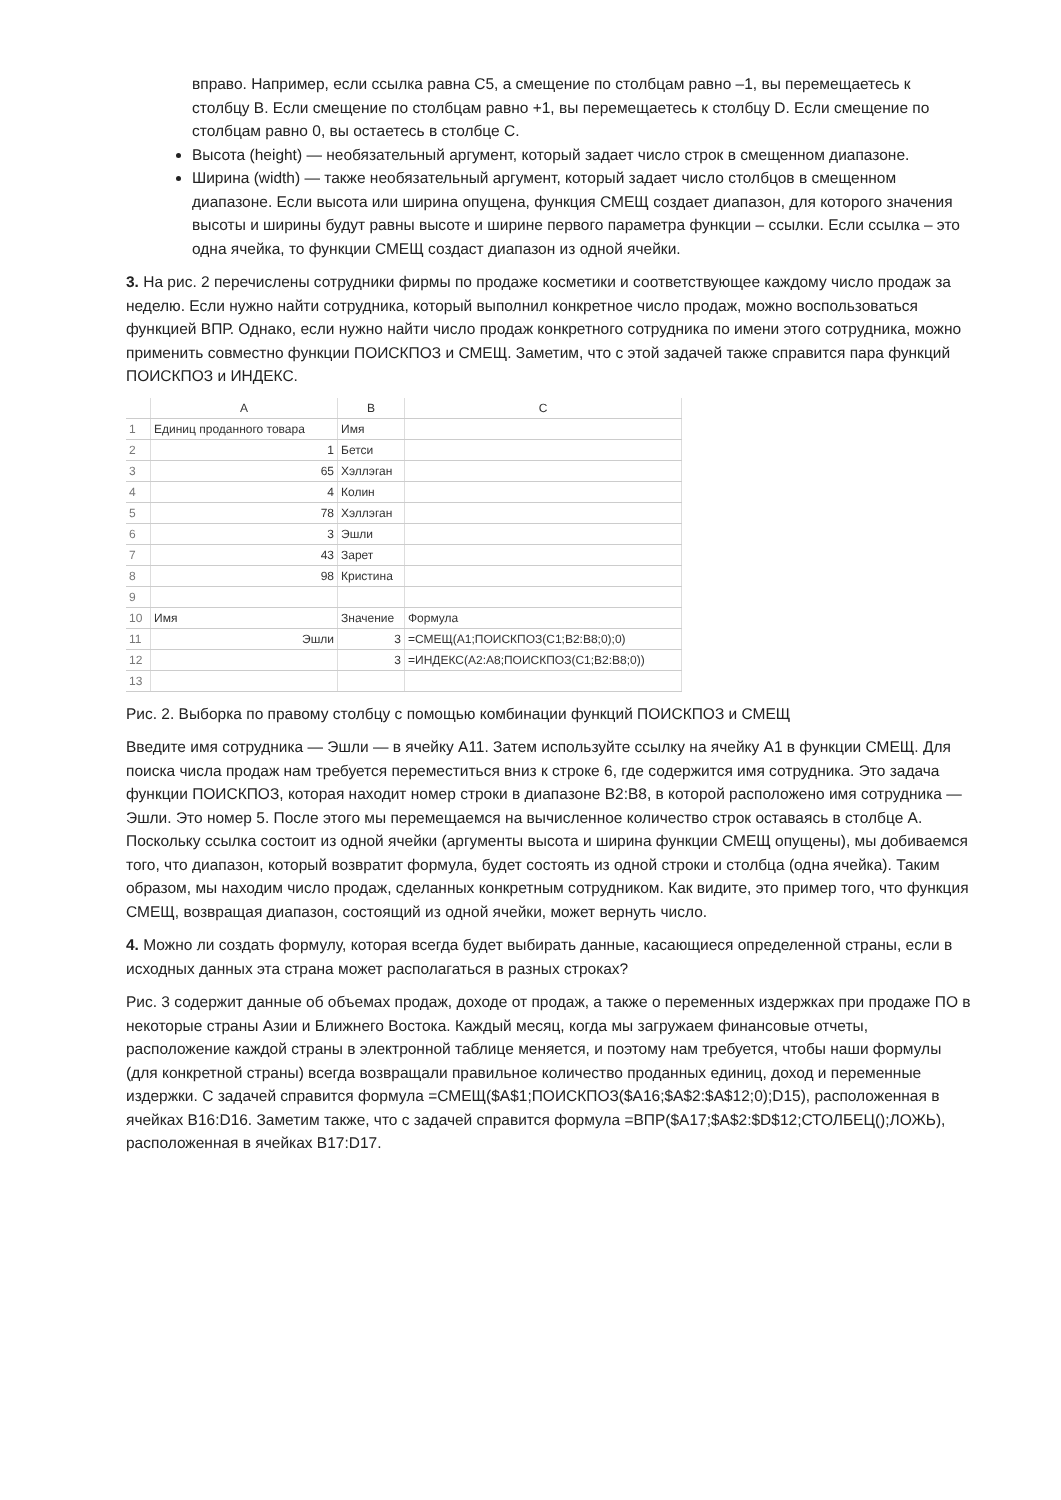вправо. Например, если ссылка равна С5, а смещение по столбцам равно –1, вы перемещаетесь к столбцу B. Если смещение по столбцам равно +1, вы перемещаетесь к столбцу D. Если смещение по столбцам равно 0, вы остаетесь в столбце С.
Высота (height) — необязательный аргумент, который задает число строк в смещенном диапазоне.
Ширина (width) — также необязательный аргумент, который задает число столбцов в смещенном диапазоне. Если высота или ширина опущена, функция СМЕЩ создает диапазон, для которого значения высоты и ширины будут равны высоте и ширине первого параметра функции – ссылки. Если ссылка – это одна ячейка, то функции СМЕЩ создаст диапазон из одной ячейки.
3. На рис. 2 перечислены сотрудники фирмы по продаже косметики и соответствующее каждому число продаж за неделю. Если нужно найти сотрудника, который выполнил конкретное число продаж, можно воспользоваться функцией ВПР. Однако, если нужно найти число продаж конкретного сотрудника по имени этого сотрудника, можно применить совместно функции ПОИСКПОЗ и СМЕЩ. Заметим, что с этой задачей также справится пара функций ПОИСКПОЗ и ИНДЕКС.
| | A | B | C |
| --- | --- | --- | --- |
| 1 | Единиц проданного товара | Имя | |
| 2 | 1 | Бетси | |
| 3 | 65 | Хэллэган | |
| 4 | 4 | Колин | |
| 5 | 78 | Хэллэган | |
| 6 | 3 | Эшли | |
| 7 | 43 | Зарет | |
| 8 | 98 | Кристина | |
| 9 | | | |
| 10 | Имя | Значение | Формула |
| 11 | Эшли | 3 | =СМЕЩ(A1;ПОИСКПОЗ(C1;B2:B8;0);0) |
| 12 | | 3 | =ИНДЕКС(A2:A8;ПОИСКПОЗ(C1;B2:B8;0)) |
| 13 | | | |
Рис. 2. Выборка по правому столбцу с помощью комбинации функций ПОИСКПОЗ и СМЕЩ
Введите имя сотрудника — Эшли — в ячейку A11. Затем используйте ссылку на ячейку А1 в функции СМЕЩ. Для поиска числа продаж нам требуется переместиться вниз к строке 6, где содержится имя сотрудника. Это задача функции ПОИСКПОЗ, которая находит номер строки в диапазоне B2:B8, в которой расположено имя сотрудника — Эшли. Это номер 5. После этого мы перемещаемся на вычисленное количество строк оставаясь в столбце А. Поскольку ссылка состоит из одной ячейки (аргументы высота и ширина функции СМЕЩ опущены), мы добиваемся того, что диапазон, который возвратит формула, будет состоять из одной строки и столбца (одна ячейка). Таким образом, мы находим число продаж, сделанных конкретным сотрудником. Как видите, это пример того, что функция СМЕЩ, возвращая диапазон, состоящий из одной ячейки, может вернуть число.
4. Можно ли создать формулу, которая всегда будет выбирать данные, касающиеся определенной страны, если в исходных данных эта страна может располагаться в разных строках?
Рис. 3 содержит данные об объемах продаж, доходе от продаж, а также о переменных издержках при продаже ПО в некоторые страны Азии и Ближнего Востока. Каждый месяц, когда мы загружаем финансовые отчеты, расположение каждой страны в электронной таблице меняется, и поэтому нам требуется, чтобы наши формулы (для конкретной страны) всегда возвращали правильное количество проданных единиц, доход и переменные издержки. С задачей справится формула =СМЕЩ($A$1;ПОИСКПОЗ($A16;$A$2:$A$12;0);D15), расположенная в ячейках B16:D16. Заметим также, что с задачей справится формула =ВПР($A17;$A$2:$D$12;СТОЛБЕЦ();ЛОЖЬ), расположенная в ячейках B17:D17.